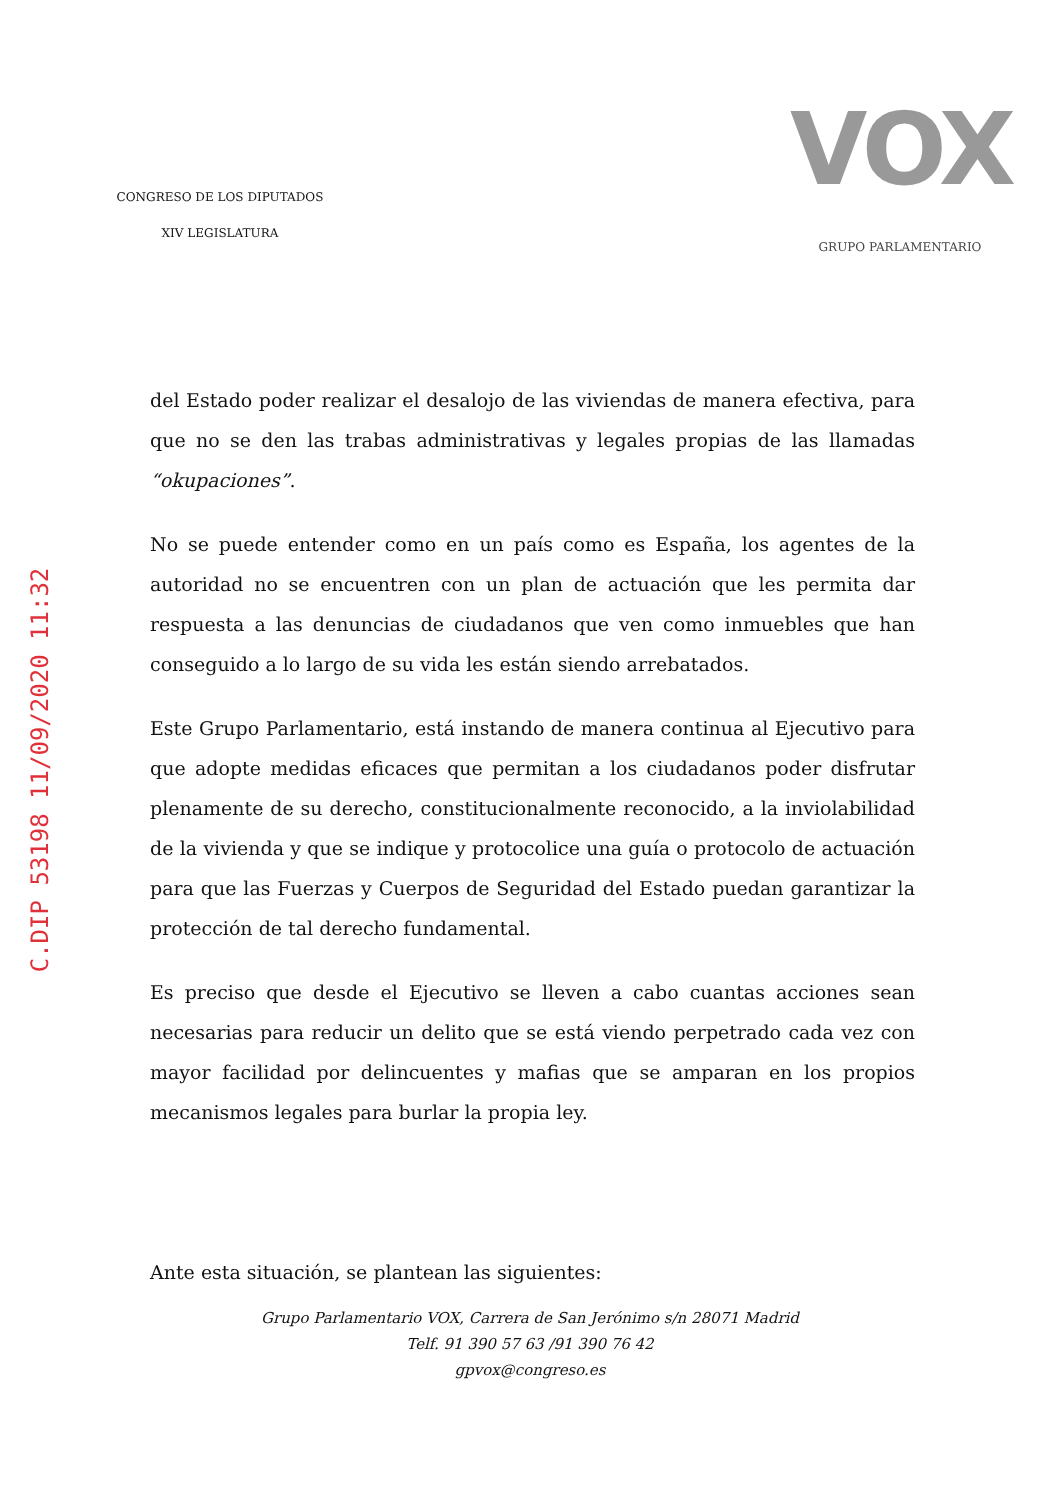CONGRESO DE LOS DIPUTADOS
XIV LEGISLATURA
VOX
GRUPO PARLAMENTARIO
C.DIP 53198 11/09/2020 11:32
del Estado poder realizar el desalojo de las viviendas de manera efectiva, para que no se den las trabas administrativas y legales propias de las llamadas “okupaciones”.
No se puede entender como en un país como es España, los agentes de la autoridad no se encuentren con un plan de actuación que les permita dar respuesta a las denuncias de ciudadanos que ven como inmuebles que han conseguido a lo largo de su vida les están siendo arrebatados.
Este Grupo Parlamentario, está instando de manera continua al Ejecutivo para que adopte medidas eficaces que permitan a los ciudadanos poder disfrutar plenamente de su derecho, constitucionalmente reconocido, a la inviolabilidad de la vivienda y que se indique y protocolice una guía o protocolo de actuación para que las Fuerzas y Cuerpos de Seguridad del Estado puedan garantizar la protección de tal derecho fundamental.
Es preciso que desde el Ejecutivo se lleven a cabo cuantas acciones sean necesarias para reducir un delito que se está viendo perpetrado cada vez con mayor facilidad por delincuentes y mafias que se amparan en los propios mecanismos legales para burlar la propia ley.
Ante esta situación, se plantean las siguientes:
Grupo Parlamentario VOX, Carrera de San Jerónimo s/n 28071 Madrid
Telf. 91 390 57 63 /91 390 76 42
gpvox@congreso.es